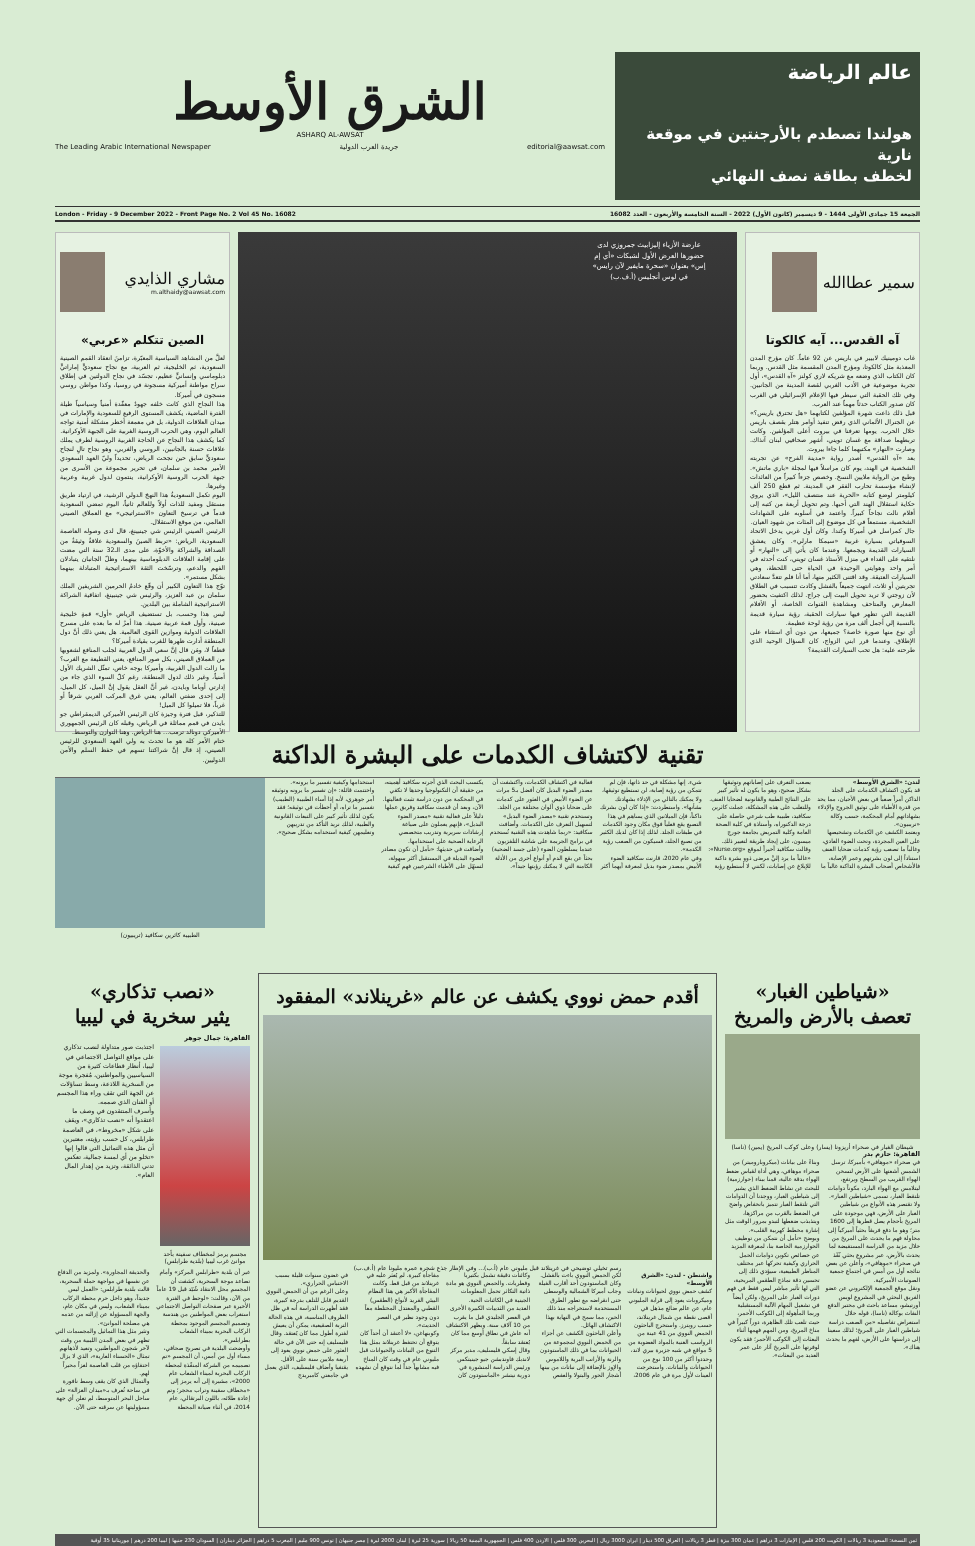عالم الرياضة
هولندا تصطدم بالأرجنتين في موقعة نارية
لخطف بطاقة نصف النهائي
الشرق الأوسط
ASHARQ AL-AWSAT
editorial@aawsat.com جريدة العرب الدولية The Leading Arabic International Newspaper
الجمعة 15 جمادى الأولى 1444 - 9 ديسمبر (كانون الأول) 2022 - السنة الخامسة والأربعون - العدد 16082 London - Friday - 9 December 2022 - Front Page No. 2 Vol 45 No. 16082
سمير عطاالله
آه القدس... آيه كالكوتا
غاب دومينيك لابيير في باريس عن 92 عاماً. كان مؤرخ المدن المعذبة مثل كالكوتا، ومؤرخ المدن المقسمة مثل القدس. وربما كان الكتاب الذي وضعه مع شريكه لاري كولنز «آه القدس»، أول تجربة موضوعية في الأدب الغربي لقصة المدينة من الجانبين. وفي تلك الحقبة التي سيطر فيها الإعلام الإسرائيلي في الغرب كان صدور الكتاب حدثاً مهماً عند العرب.
قبل ذلك ذاعت شهرة المؤلفين لكتابهما «هل تحترق باريس؟» عن الجنرال الألماني الذي رفض تنفيذ أوامر هتلر بقصف باريس خلال الحرب. يومها تعرفنا في بيروت أعلى المؤلفين. وكانت تربطهما صداقة مع غسان تويني، أشهر صحافيي لبنان آنذاك. وصارت «النهار» مكتبهما كلما جاءا بيروت.
بعد «آه القدس» أصدر رواية «مدينة الفرح» عن تجربته الشخصية في الهند، يوم كان مراسلاً فيها لمجلة «باري ماتش». وطبع من الرواية ملايين النسخ. وخصص جزءاً كبيراً من العائدات لإنشاء مؤسسة تحارب الفقر في المدينة. ثم قطع 250 ألف كيلومتر لوضع كتابه «الحرية عند منتصف الليل»، الذي يروي حكاية استقلال الهند التي أحبها. وتم تحويل أربعة من كتبه إلى أفلام نالت نجاحاً كبيراً. واعتمد في أسلوبه على الشهادات الشخصية، مستمعاً في كل موضوع إلى المئات من شهود العيان.
جال كمراسل في أميركا وكندا. وكان أول غربي يدخل الاتحاد السوفياتي بسيارة غربية «سيمكا مارلي». وكان يعشق السيارات القديمة ويجمعها. وعندما كان يأتي إلى «النهار» أو نلتقيه على الغداء في منزل الأستاذ غسان تويني، كنت أحدثه في أمر واحد وهوايتي الوحيدة في الحياة حتى اللحظة، وهي السيارات العتيقة. وقد اقتنى الكثير منها، أما أنا فلم تتعدَّ سعادتي تجربتين أو ثلاث، انتهت جميعاً بالفشل وكادت تتسبب في الطلاق لأن زوجتي لا تريد تحويل البيت إلى جراج. لذلك اكتفيت بحضور المعارض والمتاحف ومشاهدة القنوات الخاصة، أو الأفلام القديمة التي تظهر فيها سيارات الحقبة، رؤية سيارة قديمة بالنسبة إلي أجمل ألف مرة من رؤية لوحة عظيمة.
أي نوع منها صورة خاصة؟ جميعها، من دون أي استثناء على الإطلاق. وعندما قرر ابني الزواج، كان السؤال الوحيد الذي طرحته عليه: هل تحب السيارات القديمة؟
عارضة الأزياء إليزابيث جمروزي لدى حضورها العرض الأول لشبكات «أي إم إس» بعنوان «سحرة مايفير لآن رايس» في لوس أنجليس (أ.ف.ب)
مشاري الذايدي
m.althaidy@aawsat.com
الصين تتكلم «عربي»
لعلَّ من المشاهد السياسية المعبّرة، تزامنَ انعقاد القمم الصينية السعودية، ثم الخليجية، ثم العربية، مع نجاح سعوديٍّ إماراتيٍّ دبلوماسي وإنسانيٍّ عظيم، تجسّد في نجاح الدولتين في إطلاق سراح مواطنة أميركية مسجونة في روسيا، وكذا مواطن روسي مسجون في أميركا.
هذا النجاح الذي كانت خلفه جهودٌ معقّدة أمنياً وسياسياً طيلة الفترة الماضية، يكشف المستوى الرفيع للسعودية والإمارات في ميدان العلاقات الدولية، بل في معمعة أخطر مشكلة أمنية تواجه العالم اليوم، وهي الحرب الروسية الغربية على الجبهة الأوكرانية.
كما يكشف هذا النجاح عن الحاجة الغربية الروسية لطرف يملك علاقات حسنة بالجانبين، الروسي والغربي، وهو نجاح تالٍ لنجاح سعوديٍّ سابق حين نجحت الرياض، تحديداً وليّ العهد السعودي الأمير محمد بن سلمان، في تحرير مجموعة من الأسرى من جبهة الحرب الروسية الأوكرانية، ينتمون لدول غربية وعربية وغيرها.
اليوم تكمل السعوديةُ هذا النهجَ الدولي الرشيد، في ارتياد طريق مستقل ومفيد للذات أولاً وللعالم ثانياً، اليوم تمضي السعودية قدماً في ترسيخ التعاون «الاستراتيجي» مع العملاق الصيني العالمي، من موقع الاستقلال.
الرئيس الصيني الرئيس شي جينبينغ، قال لدى وصوله العاصمة السعودية، الرياض: «تربط الصينَ والسعودية علاقةٌ وثيقةٌ من الصداقة والشراكة والأخوّة، على مدى الـ32 سنة التي مضت على إقامة العلاقات الدبلوماسية بينهما، وظلّ الجانبان يتبادلان الفهم والدعم، وترسّخت الثقة الاستراتيجية المتبادلة بينهما بشكل مستمر».
توّج هذا التعاون الكبير أن وقّع خادمُ الحرمين الشريفين الملك سلمان بن عبد العزيز، والرئيس شي جينبينغ، اتفاقية الشراكة الاستراتيجية الشاملة بين البلدين.
ليس هذا وحسب، بل تستضيف الرياض «أول» قمةٍ خليجية صينية، وأول قمة عربية صينية. هذا أمرٌ له ما بعده على مسرح العلاقات الدولية وموازين القوى العالمية. هل يعني ذلك أنَّ دول المنطقة أدارت ظهرها للغرب بقيادة أميركا؟
قطعاً لا، ومَن قال إنَّ سعي الدول العربية لجلب المنافع لشعوبها من العملاق الصيني، بكل صور المنافع، يعني القطيعة مع الغرب؟
ما زالت الدول الغربية، وأميركا بوجه خاص، تمثّل الشريك الأول أمنياً، وغير ذلك لدول المنطقة، رغم كلّ السوء الذي جاء من إدارتي أوباما وبايدن، غير أنَّ العقل يقول إنَّ الميل، كل الميل، إلى إحدى ضفتي العالم، يعني غرق المركب العربي شرقاً أو غرباً، فلا تميلوا كل الميل!
للتذكير، قبل فترة وجيزة كان الرئيس الأميركي الديمقراطي جو بايدن في قمم مماثلة في الرياض، وقبله كان الرئيس الجمهوري الأميركي دونالد ترمب... هنا الرياض. وهنا التوازن والتوسط.
ختام الأمر كله هو ما تحدث به ولي العهد السعودي للرئيس الصيني، إذ قال إنَّ شراكتنا تسهم في حفظ السلم والأمن الدوليين.
تقنية لاكتشاف الكدمات على البشرة الداكنة
لندن: «الشرق الأوسط»
قد يكون اكتشاف الكدمات على الجلد الداكن أمراً صعباً في بعض الأحيان، مما يحد من قدرة الأطباء على توثيق الجروح والإدلاء بشهاداتهم أمام المحكمة، حسب وكالة «تريبيون».
ويعتمد الكشف عن الكدمات وتشخيصها على العين المجردة، وتحت الضوء العادي، وغالباً ما تصعب رؤية كدمات ضحايا العنف استناداً إلى لون بشرتهم وعمر الإصابة، فالأشخاص أصحاب البشرة الداكنة غالباً ما يصعب التعرف على إصاباتهم وتوثيقها بشكل صحيح، وهو ما يكون له تأثير كبير على النتائج الطبية والقانونية لضحايا العنف. وللتغلب على هذه المشكلة، عملت كاثرين سكافيد، طبيبة طب شرعي حاصلة على درجة الدكتوراه، وأستاذة في كلية الصحة العامة وكلية التمريض بجامعة جورج ميسون، على إيجاد طريقة لتغيير ذلك.
وقالت سكافيد أخيراً لموقع «Nurse.org»: «غالباً ما يرد إليَّ مرضى ذوو بشرة داكنة للإبلاغ عن إصابات، لكنني لا أستطيع رؤية شيء. إنها مشكلة في حد ذاتها، فإن لم تتمكن من رؤية إصابة، لن تستطيع توثيقها، ولا يمكنك بالتالي من الإدلاء بشهادتك بشأنها». واستطردت: «إذا كان لون بشرتك داكناً، فإن الميلانين الذي يساهم في هذا التصبغ يقع فعلياً فوق مكان وجود الكدمات في طبقات الجلد. لذلك إذا كان لديك الكثير من تصبغ الجلد، فسيكون من الصعب رؤية الكدمة».
وفي عام 2020، قارنت سكافيد الضوء الأبيض بمصدر ضوء بديل لمعرفة أيهما أكثر فعالية في اكتشاف الكدمات، واكتشفت أن مصدر الضوء البديل كان أفضل بـ5 مرات عن الضوء الأبيض في العثور على كدمات على ضحايا ذوي ألوان مختلفة من الجلد.
وتستخدم تقنية «مصدر الضوء البديل» لتسهيل التعرف على الكدمات. وأضافت سكافيد: «ربما شاهدت هذه التقنية تُستخدم في برامج الجريمة على شاشة التلفزيون عندما يسلطون الضوء (على جسد الضحية) بحثاً عن بقع الدم أو أنواع أخرى من الأدلة الكامنة التي لا يمكنك رؤيتها جيداً».
يكتسب البحث الذي أجرته سكافيد أهميته، من حقيقة أن التكنولوجيا وحدها لا تكفي في المحكمة من دون دراسة تثبت فعاليتها.
الآن، وبعد أن قدمت سكافيد وفريق عملها دليلاً على فعالية تقنية «مصدر الضوء البديل»، فإنهم يعملون على صياغة إرشادات سريرية وتدريب متخصصي الرعاية الصحية على استخدامها.
وأضافت في حديثها: «نأمل أن تكون مصادر الضوء البديلة في المستقبل أكثر سهولة، لتسهّل على الأطباء الشرعيين فهم كيفية استخدامها وكيفية تفسير ما يرونه». واختتمت قائلة: «إن تفسير ما يرونه وتوثيقه أمر جوهري، لأنه إذا أساء الطبيبة (الطبيب) تفسير ما تراه، أو أخطأت في توثيقه؛ فقد يكون لذلك تأثير كبير على التبعات القانونية والطبية، لذلك نريد التأكد من تدريبهن وتعليمهن كيفية استخدامه بشكل صحيح».
الطبيبة كاثرين سكافيد (تريبيون)
«شياطين الغبار»
تعصف بالأرض والمريخ
شيطان الغبار في صحراء أريزونا (يسار) وعلى كوكب المريخ (يمين) (ناسا)
القاهرة: حازم بدر
في صحراء «موهافي» بأميركا، ترسل الشمس أشعتها على الأرض لتسخن الهواء القريب من السطح ويرتفع، ليتلامس مع الهواء البارد، مكوناً دوامات تلتقط الغبار، تسمى «شياطين الغبار».
ولا تقتصر هذه الأنواع من شياطين الغبار على الأرض، فهي موجودة على المريخ بأحجام يصل قطرها إلى 1600 متر؛ وهو ما دفع فريقاً بحثياً أميركياً إلى محاولة فهم ما يحدث على المريخ من خلال مزيد من الدراسة المستفيضة لما يحدث بالأرض، عبر مشروع بحثي نُفّذ في صحراء «موهافي»، وأعلن عن بعض نتائجه أول من أمس في اجتماع جمعية الصوتيات الأميركية.
ونقل موقع الجمعية الإلكتروني عن عضو الفريق البحثي في المشروع لويس أورتيشو، مساعد باحث في مختبر الدفع النفاث بوكالة (ناسا)، قوله خلال استعراض تفاصيله «من الصعب دراسة شياطين الغبار على المريخ؛ لذلك سعينا إلى دراستها على الأرض، لفهم ما يحدث هناك».
وبناءً على بيانات (ميكروباروميتر) من صحراء موهافي، وهي أداة لقياس ضغط الهواء بدقة عالية، قمنا ببناء (خوارزمية) للبحث عن نشاط الضغط الذي يشير إلى شياطين الغبار، ووجدنا أن الدوامات التي تلتقط الغبار تتميز بانخفاض واضح في الضغط بالقرب من مراكزها، ويتذبذب ضغطها لتبدو بمرور الوقت مثل إشارة مخطط كهربية القلب».
ويوضح «نأمل أن نتمكن من توظيف الخوارزمية الخاصة بنا، لمعرفة المزيد عن خصائص تكوين دوامات الحمل الحراري وكيفية تحركها عبر مختلف المناظر الطبيعية، سيؤدي ذلك إلى تحسين دقة نماذج الطقس المريخية، التي لها تأثير مباشر ليس فقط في فهم دورات الغبار على المريخ، ولكن أيضاً في تشغيل المهام الآلية المستقبلية وربما المأهولة إلى الكوكب الأحمر، حيث تلعب تلك الظاهرة، دوراً كبيراً في مناخ المريخ، ومن المهم فهمها أثناء البعثات إلى الكوكب الأحمر؛ فقد يكون لوفرتها على المريخ آثار على عمر العديد من البعثات».
أقدم حمض نووي يكشف عن عالم «غرينلاند» المفقود
رسم تخيلي توضيحي في غرينلاند قبل مليوني عام (أ.ب)... وفي الإطار جذع شجرة عمره مليونا عام (أ.ف.ب)
واشنطن - لندن: «الشرق الأوسط»
كشف حمض نووي لحيوانات ونباتات وميكروبات يعود إلى قرابة المليوني عام، عن عالم ضائع مذهل في أقصى نقطة من شمال غرينلاند، حسب رويترز. واستخرج الباحثون الحمض النووي من 41 عينة من الرواسب الغنية بالمواد العضوية من 5 مواقع في شبه جزيرة بيري لاند، وحددوا أكثر من 100 نوع من الحيوانات والنباتات. واستخرجت العينات لأول مرة في عام 2006، لكن الحمض النووي باءت بالفشل. وكان الماستودون أحد أقارب الفيلة وجاب أميركا الشمالية والوسطى حتى انقراضه مع تطور الطرق المستخدمة لاستخراجه منذ ذلك الحين، مما سمح في النهاية بهذا الاكتشاف الهائل.
وأعلن الباحثون الكشف عن أجزاء من الحمض النووي لمجموعة من الحيوانات بما في ذلك الماستودون والرنة والأرانب البرية واللاموس والإوز بالإضافة إلى نباتات من بينها أشجار الحور والبتولا والعفص وكائنات دقيقة تشمل بكتيريا وفطريات. والحمض النووي هو مادة ذاتية التكاثر تحمل المعلومات الجينية في الكائنات الحية.
العديد من الثدييات الكبيرة الأخرى في العصر الجليدي قبل ما يقرب من 10 آلاف سنة. ويظهر الاكتشاف أنه عاش في نطاق أوسع مما كان يُعتقد سابقاً.
وقال إسكي فليسليف، مدير مركز لاندبك فاوندبشن جيو جينيتكس ورئيس الدراسة المنشورة في دورية نيتشر «الماستودون كان مفاجأة كبيرة. لم يُعثر عليه في غرينلاند من قبل قط. وكانت المفاجأة الأكبر هي هذا النظام البيئي الفريد لأنواع (الطقس) القطبي والمعتدل المختلطة معاً دون وجود نظير في العصر الحديث».
وكوبنهاغن، «لا أعتقد أن أحداً كان يتوقع أن تحتفظ غرينلاند بمثل هذا التنوع من النباتات والحيوانات قبل مليوني عام في وقت كان المناخ فيه مشابهاً جداً لما نتوقع أن نشهده في غضون سنوات قليلة بسبب الاحتباس الحراري».
وعلى الرغم من أن الحمض النووي القديم قابل للتلف بدرجة كبيرة، فقد أظهرت الدراسة أنه في ظل الظروف المناسبة، في هذه الحالة التربة الصقيعية، يمكن أن يعيش لفترة أطول مما كان يُعتقد. وقال فليسليف إنه حتى الآن في حالة العثور على حمض نووي يعود إلى أربعة ملايين سنة على الأقل.
يقتفيا وأضاف فليسليف، الذي يعمل في جامعتي كامبريدج
«نصب تذكاري»
يثير سخرية في ليبيا
القاهرة: جمال جوهر
مجسم يرمز لمخطاف سفينة بأحد موانئ غرب ليبيا (بلدية طرابلس)
اجتذبت صور متداولة لنصب تذكاري على مواقع التواصل الاجتماعي في ليبيا، أنظار قطاعات كثيرة من السياسيين والمواطنين، مُفجرة موجة من السخرية اللاذعة، وسط تساؤلات عن الجهة التي تقف وراء هذا المجسم أو الفنان الذي صممه.
وأسرف المنتقدون في وصف ما اعتقدوا أنه «نصب تذكاري»، ويقف على شكل «مخروط»، في العاصمة طرابلس، كل حسب رؤيته، معتبرين أن مثل هذه التماثيل التي قالوا إنها «تخلو من أي لمسة جمالية، تعكس تدني الذائقة، وتزيد من إهدار المال العام».
غير أن بلدية «طرابلس المركز» وأمام تصاعد موجة السخرية، كشفت أن المجسم محل الانتقاد شُيّد قبل 19 عاماً من الآن، وقالت: «لوحظ في الفترة الأخيرة عبر صفحات التواصل الاجتماعي استغراب بعض المواطنين من هندسة وتصميم المجسم الموجود بمحطة الركاب البحرية بميناء الشعاب بطرابلس».
وأوضحت البلدية في تصريح صحافي، مساء أول من أمس، أن المجسم «تم تصميمه من الشركة المنفّذة لمحطة الركاب البحرية لميناء الشعاب عام 2000»، مشيرة إلى أنه يرمز إلى «مخطاف سفينة وتراب محجر؛ وتم إعادة طلائه، باللون البرتقالي، عام 2014، في أثناء صيانة المحطة والحديقة المجاورة». ولمزيد من الدفاع عن نفسها في مواجهة حملة السخرية، قالت بلدية طرابلس: «العمل ليس جديداً، وهو داخل حرم محطة الركاب بميناء الشعاب، وليس في مكان عام، والجهة المسؤولة عن إزالته من عدمه هي مصلحة الموانئ».
وتثير مثل هذا التماثيل والمجسمات التي تظهر في بعض المدن الليبية من وقت لآخر شجون المواطنين، وتعيد لأذهانهم تمثال «الحسناء العارية»، الذي لا يزال اختفاؤه من قلب العاصمة لغزاً محيراً لهم.
والتمثال الذي كان يقف وسط نافورة في ساحة تُعرف بـ«ميدان الغزالة» على ساحل البحر المتوسط، لم تعلن أي جهة مسؤوليتها عن سرقته حتى الآن.
ثمن النسخة: السعودية 3 ريالات | الكويت 200 فلس | الإمارات 3 دراهم | عمان 300 بيزة | قطر 3 ريالات | العراق 500 دينار | ايران 3000 ريال | البحرين 300 فلس | الاردن 400 فلس | الجمهورية اليمنية 50 ريالا | سورية 25 ليرة | لبنان 2000 ليرة | مصر جنيهان | تونس 900 مليم | المغرب 5 دراهم | الجزائر ديناران | السودان 230 جنيها | ليبيا 200 درهم | موريتانيا 35 أوقية